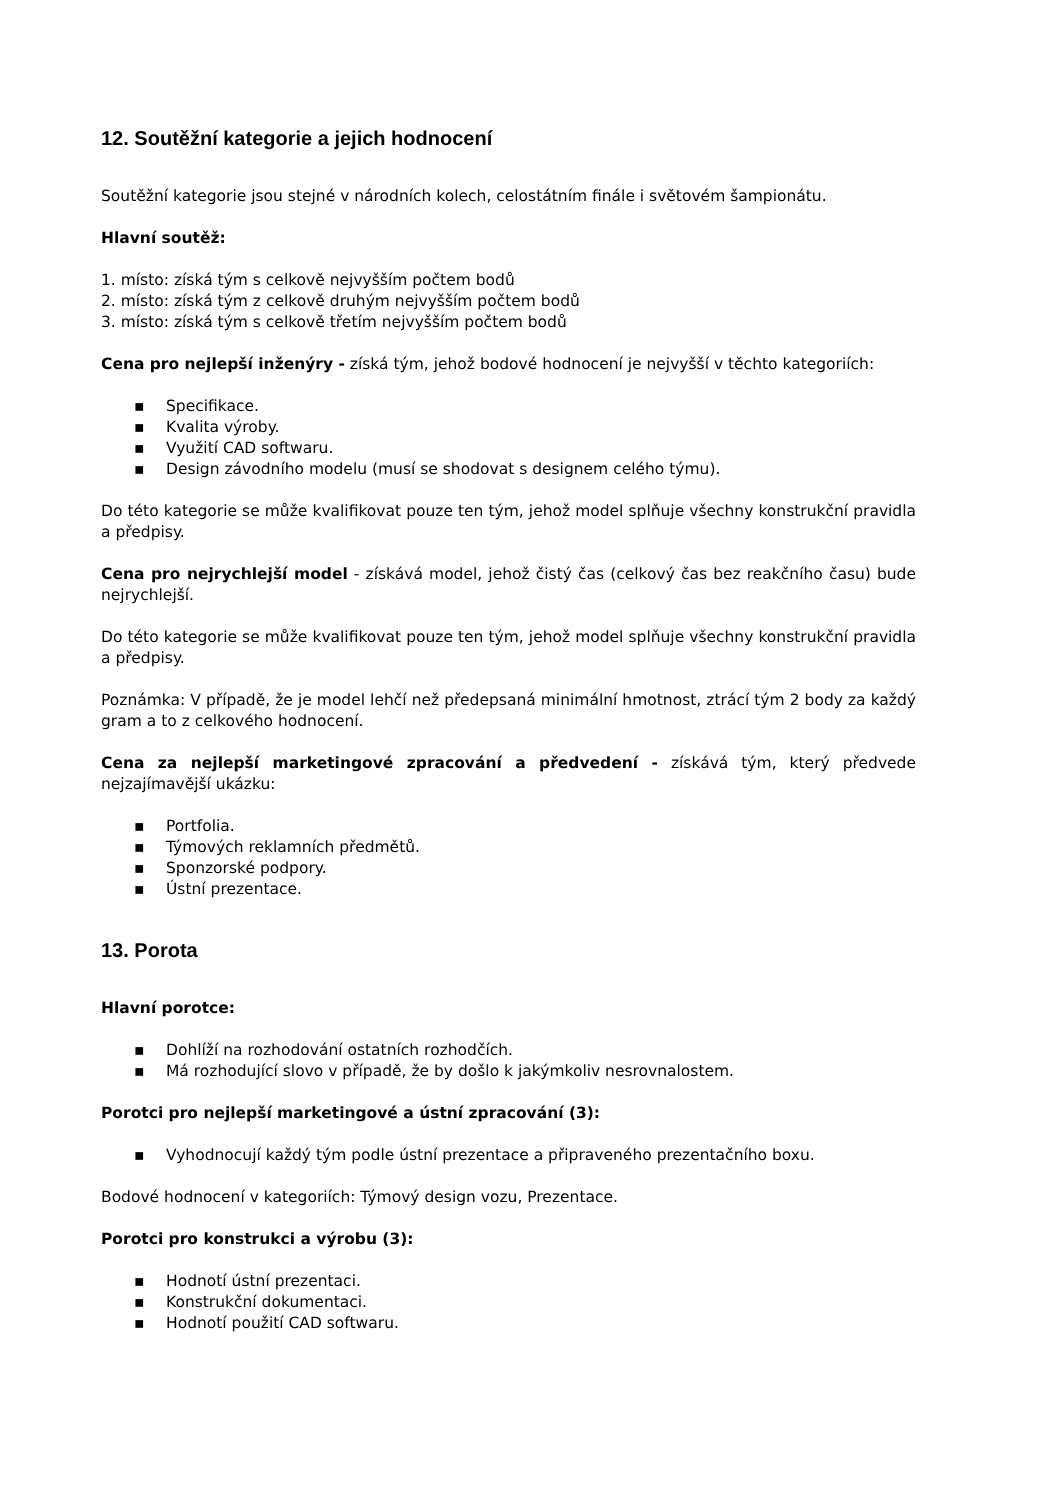12. Soutěžní kategorie a jejich hodnocení
Soutěžní kategorie jsou stejné v národních kolech, celostátním finále i světovém šampionátu.
Hlavní soutěž:
1. místo: získá tým s celkově nejvyšším počtem bodů
2. místo: získá tým z celkově druhým nejvyšším počtem bodů
3. místo: získá tým s celkově třetím nejvyšším počtem bodů
Cena pro nejlepší inženýry - získá tým, jehož bodové hodnocení je nejvyšší v těchto kategoriích:
▪ Specifikace.
▪ Kvalita výroby.
▪ Využití CAD softwaru.
▪ Design závodního modelu (musí se shodovat s designem celého týmu).
Do této kategorie se může kvalifikovat pouze ten tým, jehož model splňuje všechny konstrukční pravidla a předpisy.
Cena pro nejrychlejší model - získává model, jehož čistý čas (celkový čas bez reakčního času) bude nejrychlejší.
Do této kategorie se může kvalifikovat pouze ten tým, jehož model splňuje všechny konstrukční pravidla a předpisy.
Poznámka: V případě, že je model lehčí než předepsaná minimální hmotnost, ztrácí tým 2 body za každý gram a to z celkového hodnocení.
Cena za nejlepší marketingové zpracování a předvedení - získává tým, který předvede nejzajímavější ukázku:
▪ Portfolia.
▪ Týmových reklamních předmětů.
▪ Sponzorské podpory.
▪ Ústní prezentace.
13. Porota
Hlavní porotce:
▪ Dohlíží na rozhodování ostatních rozhodčích.
▪ Má rozhodující slovo v případě, že by došlo k jakýmkoliv nesrovnalostem.
Porotci pro nejlepší marketingové a ústní zpracování (3):
▪ Vyhodnocují každý tým podle ústní prezentace a připraveného prezentačního boxu.
Bodové hodnocení v kategoriích: Týmový design vozu, Prezentace.
Porotci pro konstrukci a výrobu (3):
▪ Hodnotí ústní prezentaci.
▪ Konstrukční dokumentaci.
▪ Hodnotí použití CAD softwaru.